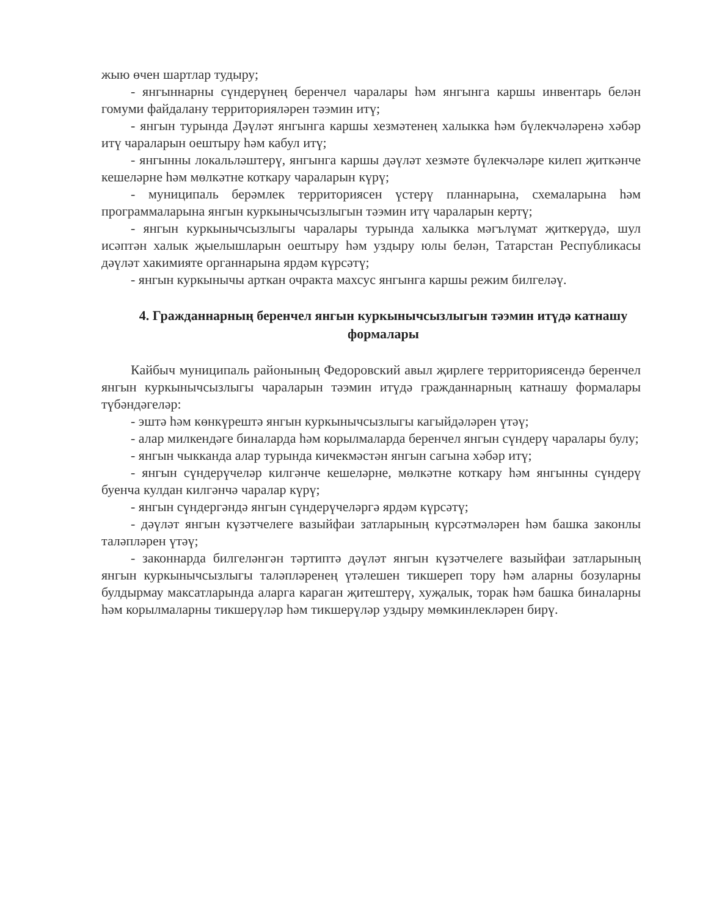жыю өчен шартлар тудыру;
- янгыннарны сүндерүнең беренчел чаралары һәм янгынга каршы инвентарь белән гомуми файдалану территорияләрен тәэмин итү;
- янгын турында Дәүләт янгынга каршы хезмәтенең халыкка һәм бүлекчәләренә хәбәр итү чараларын оештыру һәм кабул итү;
- янгынны локальләштерү, янгынга каршы дәүләт хезмәте бүлекчәләре килеп җиткәнче кешеләрне һәм мөлкәтне коткару чараларын күрү;
- муниципаль берәмлек территориясен үстерү планнарына, схемаларына һәм программаларына янгын куркынычсызлыгын тәэмин итү чараларын кертү;
- янгын куркынычсызлыгы чаралары турында халыкка мәгълүмат җиткерүдә, шул исәптән халык җыелышларын оештыру һәм уздыру юлы белән, Татарстан Республикасы дәүләт хакимияте органнарына ярдәм күрсәтү;
- янгын куркынычы арткан очракта махсус янгынга каршы режим билгеләү.
4. Гражданнарның беренчел янгын куркынычсызлыгын тәэмин итүдә катнашу формалары
Кайбыч муниципаль районының Федоровский авыл җирлеге территориясендә беренчел янгын куркынычсызлыгы чараларын тәэмин итүдә гражданнарның катнашу формалары түбәндәгеләр:
- эштә һәм көнкүрештә янгын куркынычсызлыгы кагыйдәләрен үтәү;
- алар милкендәге биналарда һәм корылмаларда беренчел янгын сүндерү чаралары булу;
- янгын чыкканда алар турында кичекмәстән янгын сагына хәбәр итү;
- янгын сүндерүчеләр килгәнче кешеләрне, мөлкәтне коткару һәм янгынны сүндерү буенча кулдан килгәнчә чаралар күрү;
- янгын сүндергәндә янгын сүндерүчеләргә ярдәм күрсәтү;
- дәүләт янгын күзәтчелеге вазыйфаи затларының күрсәтмәләрен һәм башка законлы таләпләрен үтәү;
- законнарда билгеләнгән тәртиптә дәүләт янгын күзәтчелеге вазыйфаи затларының янгын куркынычсызлыгы таләпләренең үтәлешен тикшереп тору һәм аларны бозуларны булдырмау максатларында аларга караган җитештерү, хуҗалык, торак һәм башка биналарны һәм корылмаларны тикшерүләр һәм тикшерүләр уздыру мөмкинлекләрен бирү.